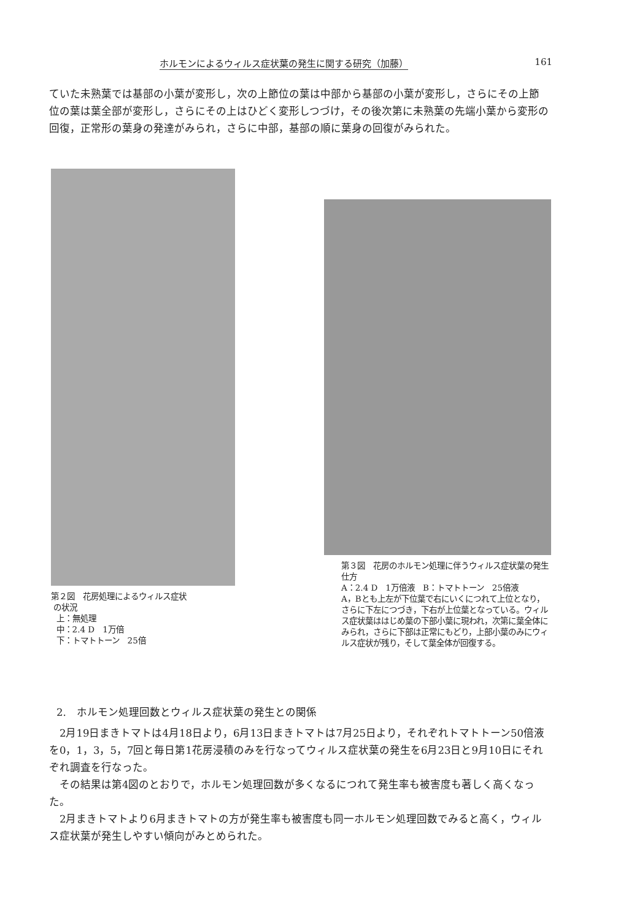ホルモンによるウィルス症状葉の発生に関する研究（加藤） 161
ていた未熟葉では基部の小葉が変形し，次の上節位の葉は中部から基部の小葉が変形し，さらにその上節位の葉は葉全部が変形し，さらにその上はひどく変形しつづけ，その後次第に未熟葉の先端小葉から変形の回復，正常形の葉身の発達がみられ，さらに中部，基部の順に葉身の回復がみられた。
第２図　花房処理によるウィルス症状
の状況
上：無処理
中：2.4 D　1万倍
下：トマトトーン　25倍
第３図　花房のホルモン処理に伴うウィルス症状葉の発生仕方
A：2.4 D　1万倍液　B：トマトトーン　25倍液
A，Bとも上左が下位葉で右にいくにつれて上位となり，さらに下左につづき，下右が上位葉となっている。ウィルス症状葉ははじめ葉の下部小葉に現われ，次第に葉全体にみられ，さらに下部は正常にもどり，上部小葉のみにウィルス症状が残り，そして葉全体が回復する。
2.　ホルモン処理回数とウィルス症状葉の発生との関係
　2月19日まきトマトは4月18日より，6月13日まきトマトは7月25日より，それぞれトマトトーン50倍液を0，1，3，5，7回と毎日第1花房浸積のみを行なってウィルス症状葉の発生を6月23日と9月10日にそれぞれ調査を行なった。
　その結果は第4図のとおりで，ホルモン処理回数が多くなるにつれて発生率も被害度も著しく高くなった。
　2月まきトマトより6月まきトマトの方が発生率も被害度も同一ホルモン処理回数でみると高く，ウィルス症状葉が発生しやすい傾向がみとめられた。